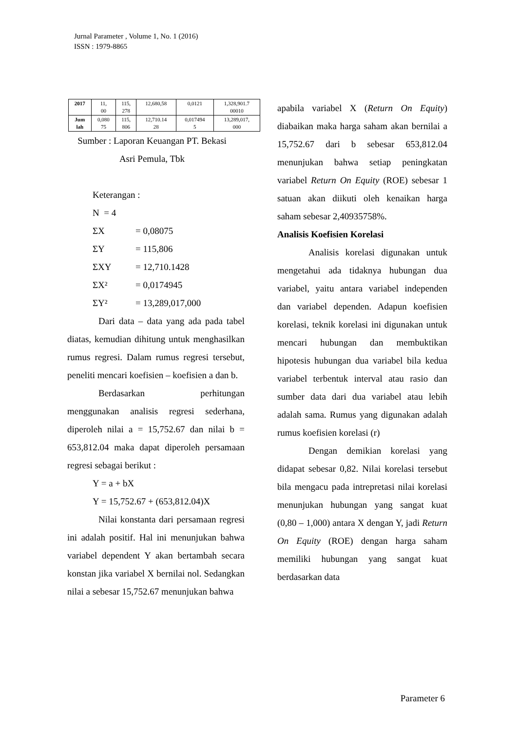Jurnal Parameter , Volume 1, No. 1 (2016)
ISSN : 1979-8865
| 2017 | 11, 00 | 115, 278 | 12,680,58 | 0,0121 | 1,328,901.7 00010 |
| Jum lah | 0,080 75 | 115, 806 | 12,710.14 28 | 0,017494 5 | 13,289,017, 000 |
Sumber : Laporan Keuangan PT. Bekasi
Asri Pemula, Tbk
Keterangan :
N = 4
ΣX = 0,08075
ΣY = 115,806
ΣXY = 12,710.1428
ΣX² = 0,0174945
ΣY² = 13,289,017,000
Dari data – data yang ada pada tabel diatas, kemudian dihitung untuk menghasilkan rumus regresi. Dalam rumus regresi tersebut, peneliti mencari koefisien – koefisien a dan b.
Berdasarkan perhitungan menggunakan analisis regresi sederhana, diperoleh nilai a = 15,752.67 dan nilai b = 653,812.04 maka dapat diperoleh persamaan regresi sebagai berikut :
Y = a + bX
Y = 15,752.67 + (653,812.04)X
Nilai konstanta dari persamaan regresi ini adalah positif. Hal ini menunjukan bahwa variabel dependent Y akan bertambah secara konstan jika variabel X bernilai nol. Sedangkan nilai a sebesar 15,752.67 menunjukan bahwa
apabila variabel X (Return On Equity) diabaikan maka harga saham akan bernilai a 15,752.67 dari b sebesar 653,812.04 menunjukan bahwa setiap peningkatan variabel Return On Equity (ROE) sebesar 1 satuan akan diikuti oleh kenaikan harga saham sebesar 2,40935758%.
Analisis Koefisien Korelasi
Analisis korelasi digunakan untuk mengetahui ada tidaknya hubungan dua variabel, yaitu antara variabel independen dan variabel dependen. Adapun koefisien korelasi, teknik korelasi ini digunakan untuk mencari hubungan dan membuktikan hipotesis hubungan dua variabel bila kedua variabel terbentuk interval atau rasio dan sumber data dari dua variabel atau lebih adalah sama. Rumus yang digunakan adalah rumus koefisien korelasi (r)
Dengan demikian korelasi yang didapat sebesar 0,82. Nilai korelasi tersebut bila mengacu pada intrepretasi nilai korelasi menunjukan hubungan yang sangat kuat (0,80 – 1,000) antara X dengan Y, jadi Return On Equity (ROE) dengan harga saham memiliki hubungan yang sangat kuat berdasarkan data
Parameter 6